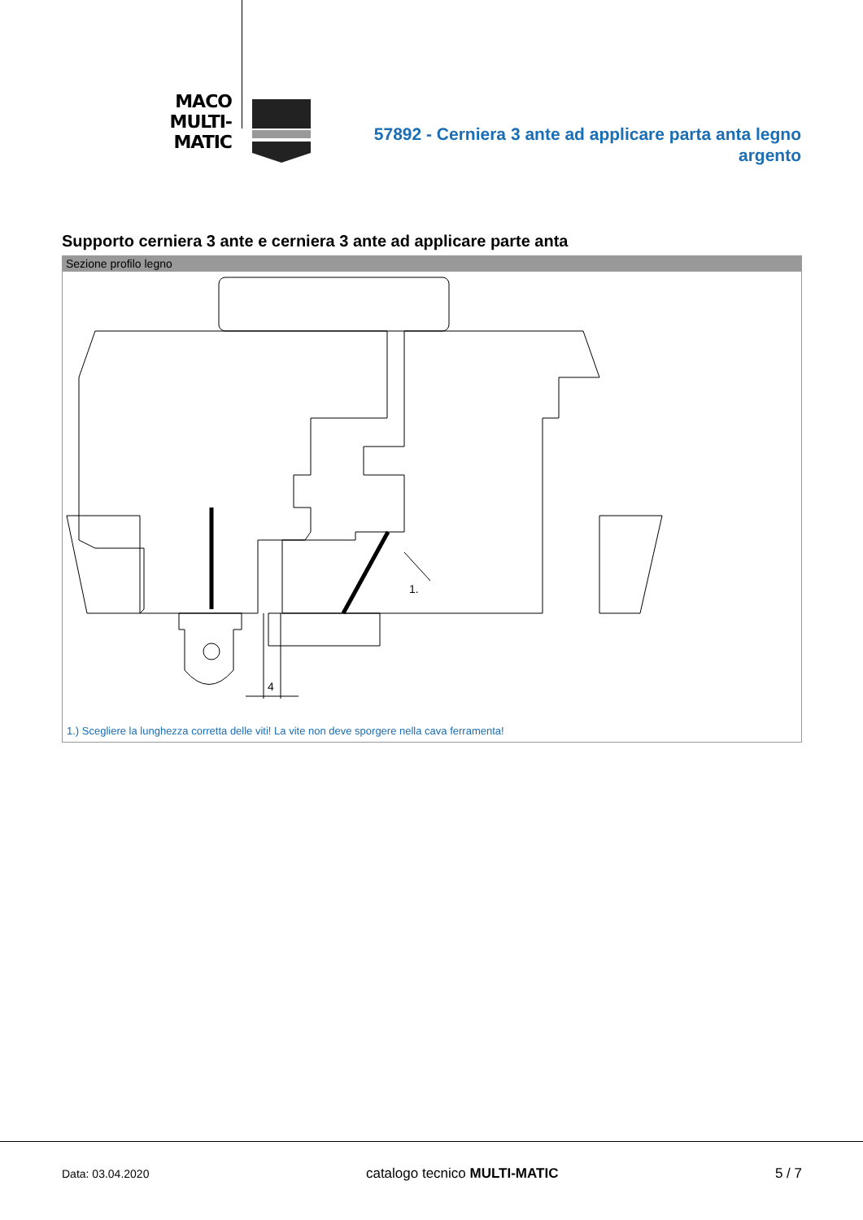MACO
MULTI-MATIC
57892 - Cerniera 3 ante ad applicare parta anta legno argento
Supporto cerniera 3 ante e cerniera 3 ante ad applicare parte anta
Sezione profilo legno
1.
4
1.) Scegliere la lunghezza corretta delle viti! La vite non deve sporgere nella cava ferramenta!
Data: 03.04.2020 catalogo tecnico MULTI-MATIC 5 / 7